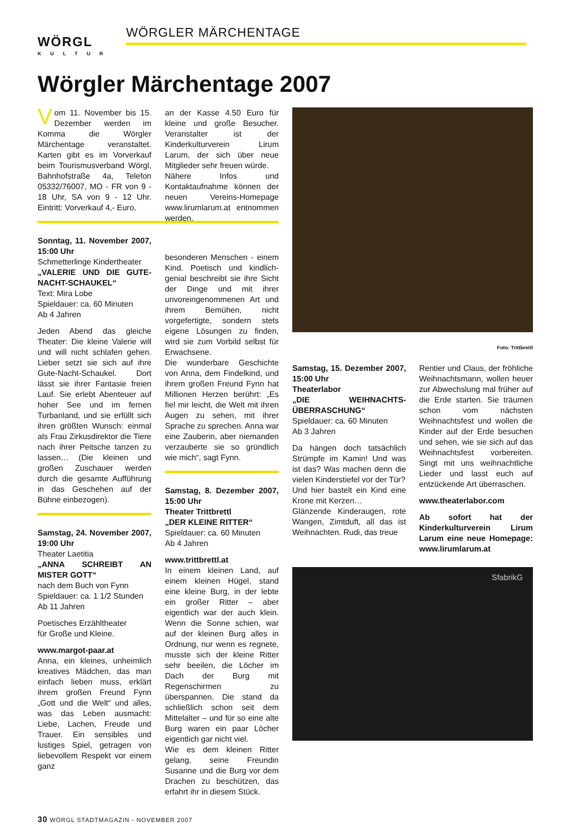WÖRGL
KULTUR
WÖRGLER MÄRCHENTAGE
Wörgler Märchentage 2007
Vom 11. November bis 15. Dezember werden im Komma die Wörgler Märchentage veranstaltet. Karten gibt es im Vorverkauf beim Tourismusverband Wörgl, Bahnhofstraße 4a, Telefon 05332/76007, MO - FR von 9 - 18 Uhr, SA von 9 - 12 Uhr. Eintritt: Vorverkauf 4,- Euro,
Sonntag, 11. November 2007, 15:00 Uhr
Schmetterlinge Kindertheater
„VALERIE UND DIE GUTE-NACHT-SCHAUKEL“
Text: Mira Lobe
Spieldauer: ca. 60 Minuten
Ab 4 Jahren
Jeden Abend das gleiche Theater: Die kleine Valerie will und will nicht schlafen gehen. Lieber setzt sie sich auf ihre Gute-Nacht-Schaukel. Dort lässt sie ihrer Fantasie freien Lauf. Sie erlebt Abenteuer auf hoher See und im fernen Turbanland, und sie erfüllt sich ihren größten Wunsch: einmal als Frau Zirkusdirektor die Tiere nach ihrer Peitsche tanzen zu lassen… (Die kleinen und großen Zuschauer werden durch die gesamte Aufführung in das Geschehen auf der Bühne einbezogen).
Samstag, 24. November 2007, 19:00 Uhr
Theater Laetitia
„ANNA SCHREIBT AN MISTER GOTT“
nach dem Buch von Fynn
Spieldauer: ca. 1 1/2 Stunden
Ab 11 Jahren
Poetisches Erzähltheater
für Große und Kleine.
www.margot-paar.at
Anna, ein kleines, unheimlich kreatives Mädchen, das man einfach lieben muss, erklärt ihrem großen Freund Fynn „Gott und die Welt“ und alles, was das Leben ausmacht: Liebe, Lachen, Freude und Trauer. Ein sensibles und lustiges Spiel, getragen von liebevollem Respekt vor einem ganz
an der Kasse 4.50 Euro für kleine und große Besucher. Veranstalter ist der Kinderkulturverein Lirum Larum, der sich über neue Mitglieder sehr freuen würde.
Nähere Infos und Kontaktaufnahme können der neuen Vereins-Homepage www.lirumlarum.at entnommen werden.
besonderen Menschen - einem Kind. Poetisch und kindlich-genial beschreibt sie ihre Sicht der Dinge und mit ihrer unvoreingenommenen Art und ihrem Bemühen, nicht vorgefertigte, sondern stets eigene Lösungen zu finden, wird sie zum Vorbild selbst für Erwachsene.
Die wunderbare Geschichte von Anna, dem Findelkind, und ihrem großen Freund Fynn hat Millionen Herzen berührt: „Es fiel mir leicht, die Welt mit ihren Augen zu sehen, mit ihrer Sprache zu sprechen. Anna war eine Zauberin, aber niemanden verzauberte sie so gründlich wie mich“, sagt Fynn.
Samstag, 8. Dezember 2007, 15:00 Uhr
Theater Trittbrettl
„DER KLEINE RITTER“
Spieldauer: ca. 60 Minuten
Ab 4 Jahren
www.trittbrettl.at
In einem kleinen Land, auf einem kleinen Hügel, stand eine kleine Burg, in der lebte ein großer Ritter – aber eigentlich war der auch klein. Wenn die Sonne schien, war auf der kleinen Burg alles in Ordnung, nur wenn es regnete, musste sich der kleine Ritter sehr beeilen, die Löcher im Dach der Burg mit Regenschirmen zu überspannen. Die stand da schließlich schon seit dem Mittelalter – und für so eine alte Burg waren ein paar Löcher eigentlich gar nicht viel.
Wie es dem kleinen Ritter gelang, seine Freundin Susanne und die Burg vor dem Drachen zu beschützen, das erfahrt ihr in diesem Stück.
Foto: Trittbrettl
Samstag, 15. Dezember 2007, 15:00 Uhr
Theaterlabor
„DIE WEIHNACHTS-ÜBERRASCHUNG“
Spieldauer: ca. 60 Minuten
Ab 3 Jahren
Da hängen doch tatsächlich Strümpfe im Kamin! Und was ist das? Was machen denn die vielen Kinderstiefel vor der Tür?
Und hier bastelt ein Kind eine Krone mit Kerzen…
Glänzende Kinderaugen, rote Wangen, Zimtduft, all das ist Weihnachten. Rudi, das treue
Rentier und Claus, der fröhliche Weihnachtsmann, wollen heuer zur Abwechslung mal früher auf die Erde starten. Sie träumen schon vom nächsten Weihnachtsfest und wollen die Kinder auf der Erde besuchen und sehen, wie sie sich auf das Weihnachtsfest vorbereiten. Singt mit uns weihnachtliche Lieder und lasst euch auf entzückende Art überraschen.
www.theaterlabor.com
Ab sofort hat der Kinderkulturverein Lirum Larum eine neue Homepage: www.lirumlarum.at
SfabrikG
30 WÖRGL STADTMAGAZIN - NOVEMBER 2007